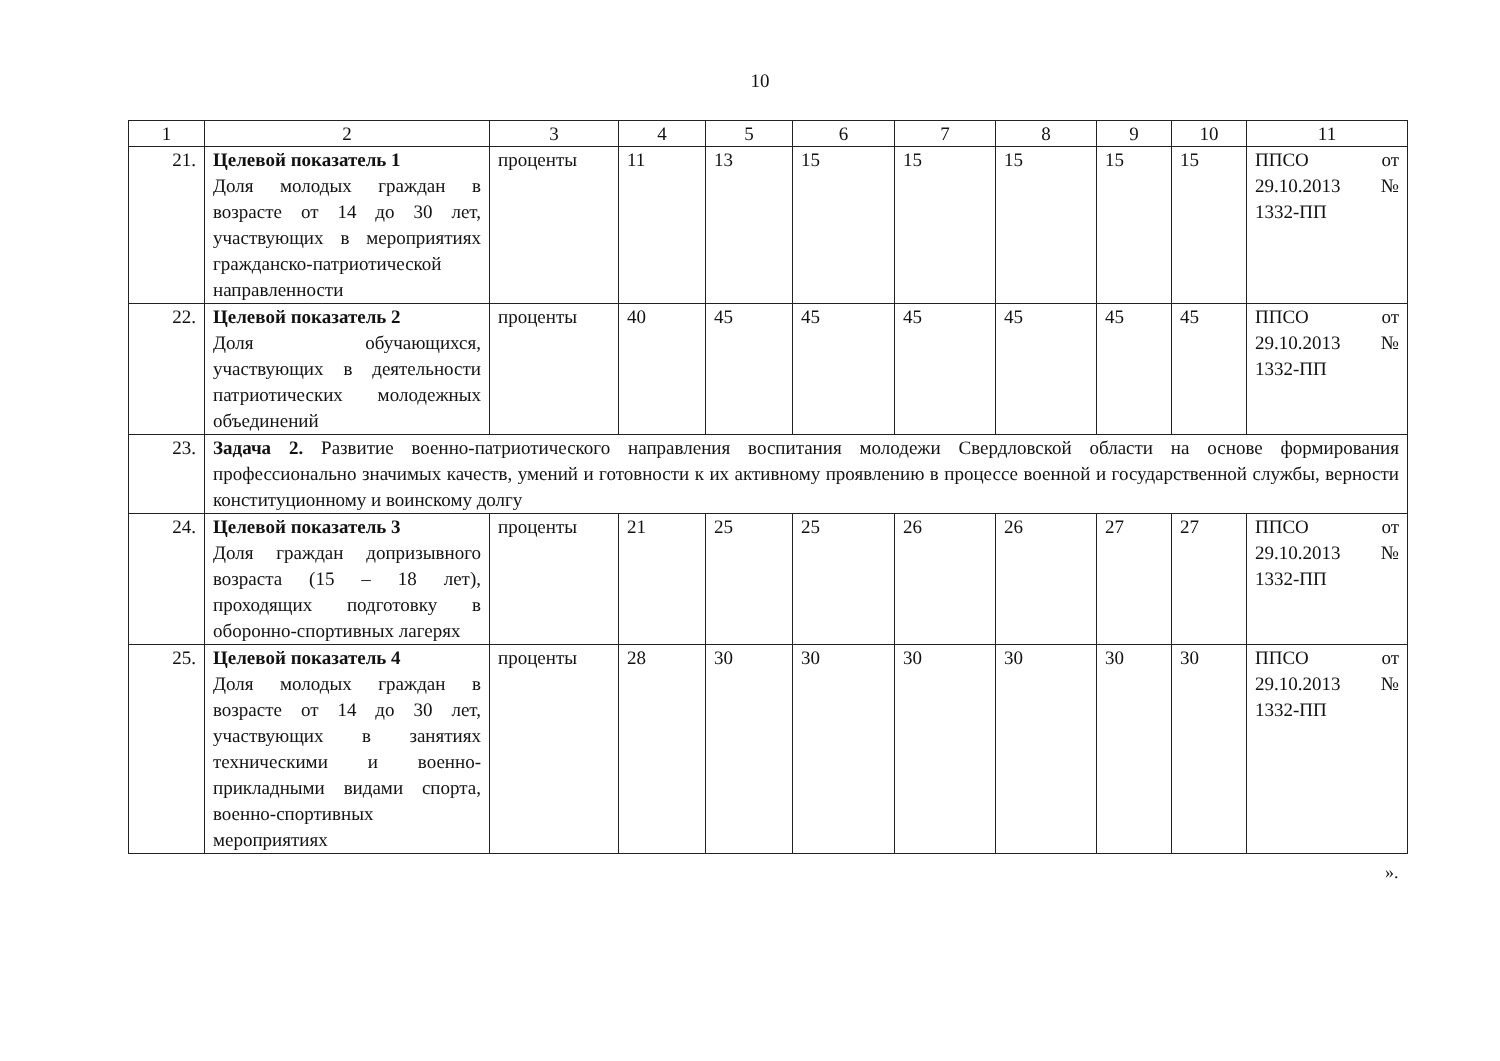10
| 1 | 2 | 3 | 4 | 5 | 6 | 7 | 8 | 9 | 10 | 11 |
| --- | --- | --- | --- | --- | --- | --- | --- | --- | --- | --- |
| 21. | Целевой показатель 1 Доля молодых граждан в возрасте от 14 до 30 лет, участвующих в мероприятиях гражданско-патриотической направленности | проценты | 11 | 13 | 15 | 15 | 15 | 15 | 15 | ППСО от 29.10.2013 № 1332-ПП |
| 22. | Целевой показатель 2 Доля обучающихся, участвующих в деятельности патриотических молодежных объединений | проценты | 40 | 45 | 45 | 45 | 45 | 45 | 45 | ППСО от 29.10.2013 № 1332-ПП |
| 23. | Задача 2. Развитие военно-патриотического направления воспитания молодежи Свердловской области на основе формирования профессионально значимых качеств, умений и готовности к их активному проявлению в процессе военной и государственной службы, верности конституционному и воинскому долгу | | | | | | | | | |
| 24. | Целевой показатель 3 Доля граждан допризывного возраста (15 – 18 лет), проходящих подготовку в оборонно-спортивных лагерях | проценты | 21 | 25 | 25 | 26 | 26 | 27 | 27 | ППСО от 29.10.2013 № 1332-ПП |
| 25. | Целевой показатель 4 Доля молодых граждан в возрасте от 14 до 30 лет, участвующих в занятиях техническими и военно-прикладными видами спорта, военно-спортивных мероприятиях | проценты | 28 | 30 | 30 | 30 | 30 | 30 | 30 | ППСО от 29.10.2013 № 1332-ПП |
».